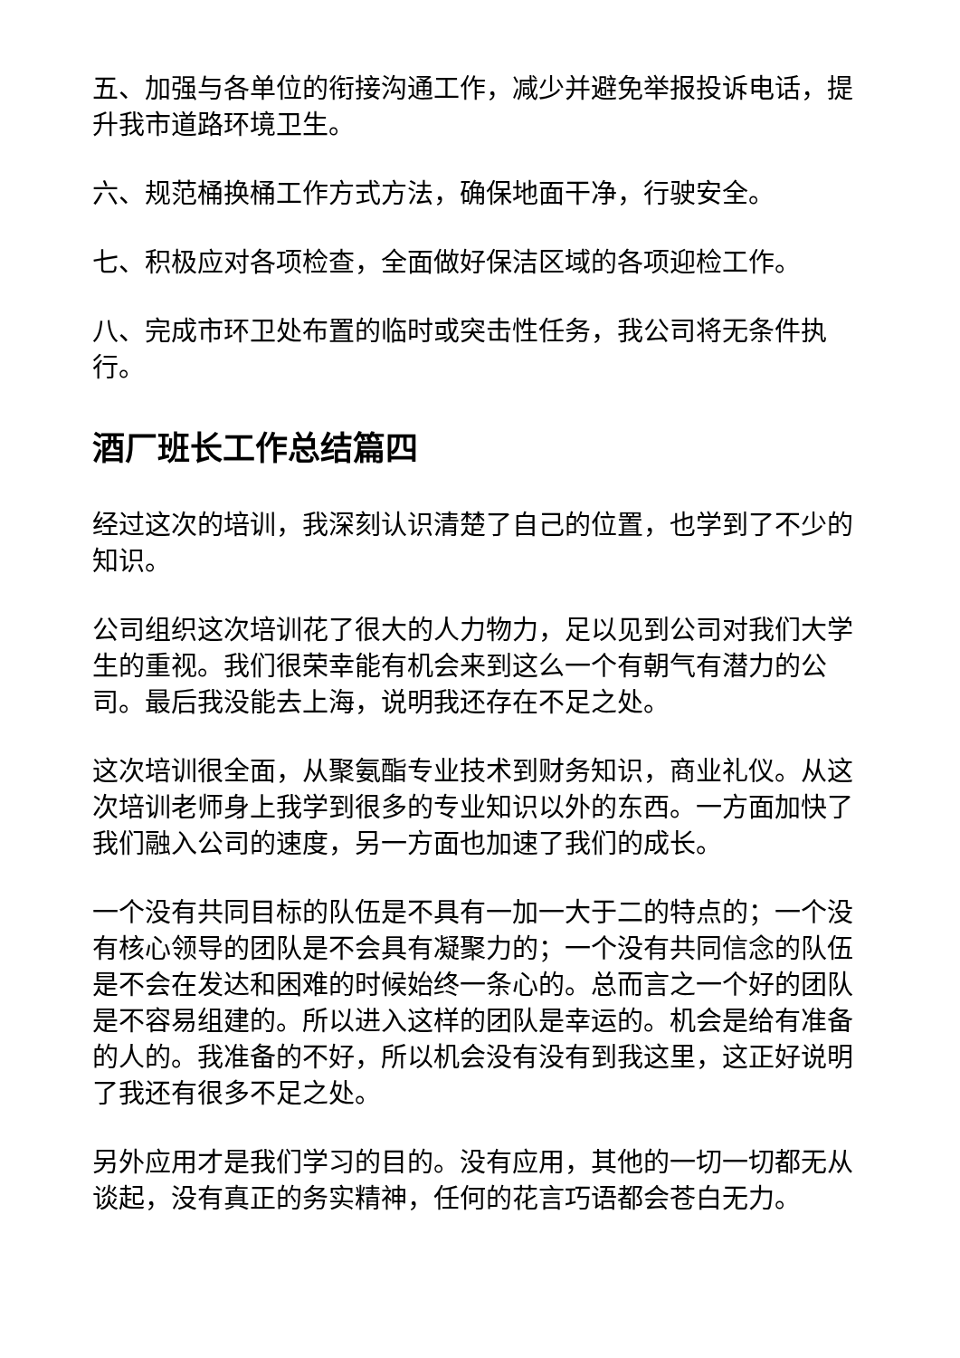五、加强与各单位的衔接沟通工作，减少并避免举报投诉电话，提升我市道路环境卫生。
六、规范桶换桶工作方式方法，确保地面干净，行驶安全。
七、积极应对各项检查，全面做好保洁区域的各项迎检工作。
八、完成市环卫处布置的临时或突击性任务，我公司将无条件执行。
酒厂班长工作总结篇四
经过这次的培训，我深刻认识清楚了自己的位置，也学到了不少的知识。
公司组织这次培训花了很大的人力物力，足以见到公司对我们大学生的重视。我们很荣幸能有机会来到这么一个有朝气有潜力的公司。最后我没能去上海，说明我还存在不足之处。
这次培训很全面，从聚氨酯专业技术到财务知识，商业礼仪。从这次培训老师身上我学到很多的专业知识以外的东西。一方面加快了我们融入公司的速度，另一方面也加速了我们的成长。
一个没有共同目标的队伍是不具有一加一大于二的特点的；一个没有核心领导的团队是不会具有凝聚力的；一个没有共同信念的队伍是不会在发达和困难的时候始终一条心的。总而言之一个好的团队是不容易组建的。所以进入这样的团队是幸运的。机会是给有准备的人的。我准备的不好，所以机会没有没有到我这里，这正好说明了我还有很多不足之处。
另外应用才是我们学习的目的。没有应用，其他的一切一切都无从谈起，没有真正的务实精神，任何的花言巧语都会苍白无力。